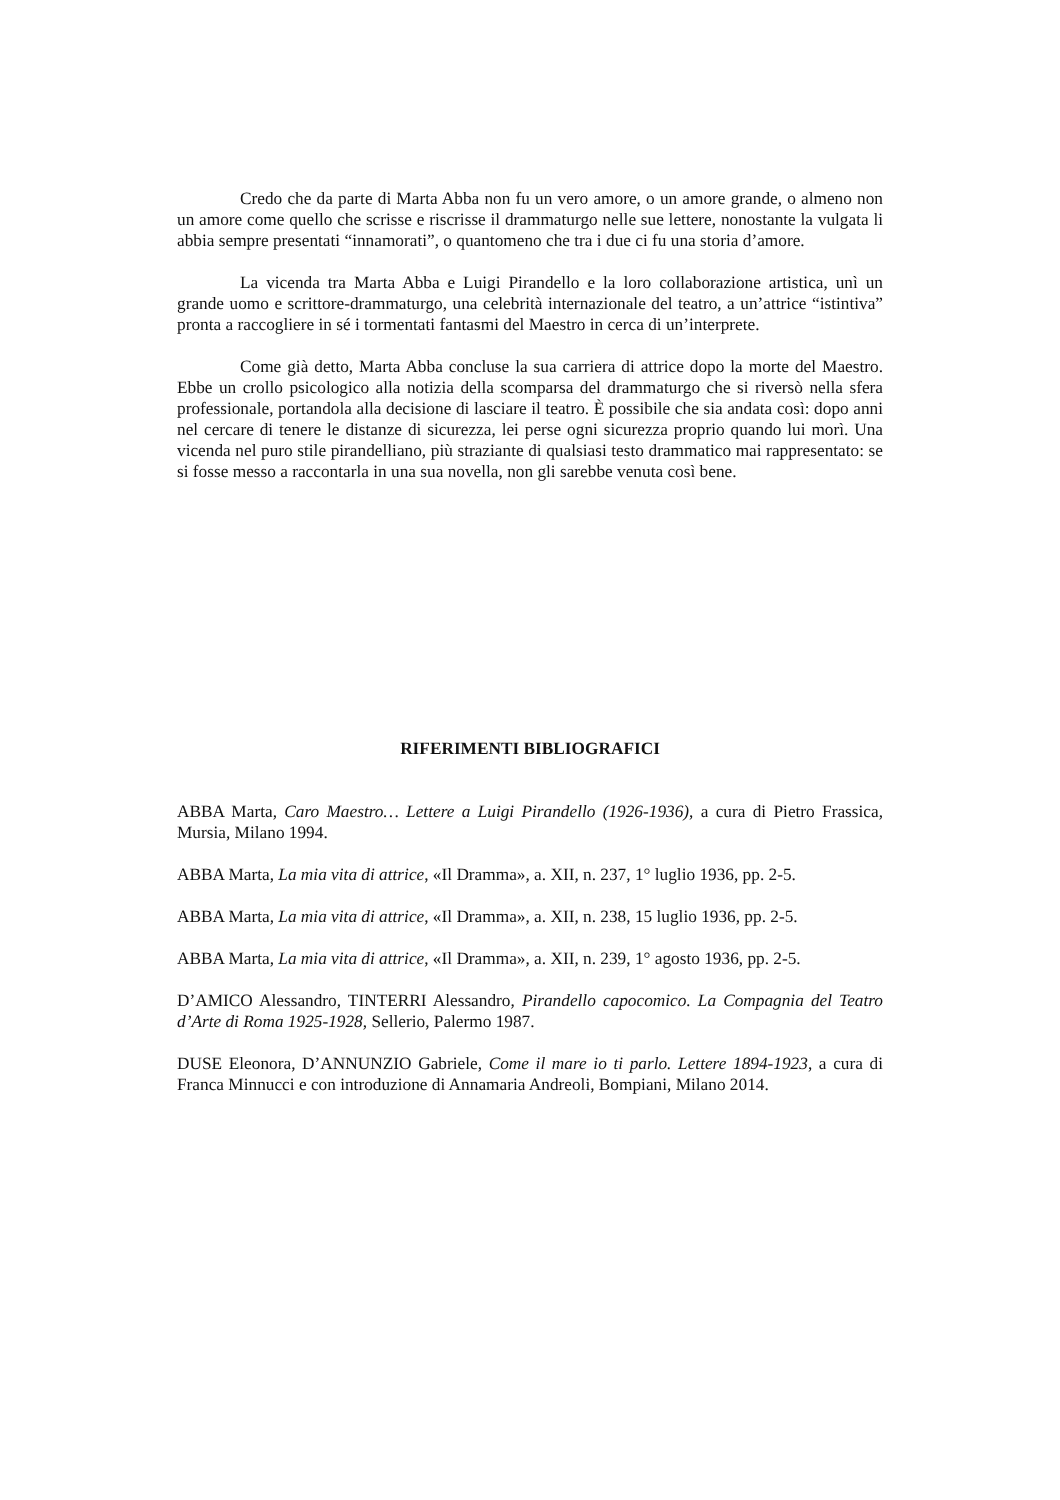Credo che da parte di Marta Abba non fu un vero amore, o un amore grande, o almeno non un amore come quello che scrisse e riscrisse il drammaturgo nelle sue lettere, nonostante la vulgata li abbia sempre presentati “innamorati”, o quantomeno che tra i due ci fu una storia d’amore.
La vicenda tra Marta Abba e Luigi Pirandello e la loro collaborazione artistica, unì un grande uomo e scrittore-drammaturgo, una celebrità internazionale del teatro, a un’attrice “istintiva” pronta a raccogliere in sé i tormentati fantasmi del Maestro in cerca di un’interprete.
Come già detto, Marta Abba concluse la sua carriera di attrice dopo la morte del Maestro. Ebbe un crollo psicologico alla notizia della scomparsa del drammaturgo che si riversò nella sfera professionale, portandola alla decisione di lasciare il teatro. È possibile che sia andata così: dopo anni nel cercare di tenere le distanze di sicurezza, lei perse ogni sicurezza proprio quando lui morì. Una vicenda nel puro stile pirandelliano, più straziante di qualsiasi testo drammatico mai rappresentato: se si fosse messo a raccontarla in una sua novella, non gli sarebbe venuta così bene.
RIFERIMENTI BIBLIOGRAFICI
ABBA Marta, Caro Maestro… Lettere a Luigi Pirandello (1926-1936), a cura di Pietro Frassica, Mursia, Milano 1994.
ABBA Marta, La mia vita di attrice, «Il Dramma», a. XII, n. 237, 1° luglio 1936, pp. 2-5.
ABBA Marta, La mia vita di attrice, «Il Dramma», a. XII, n. 238, 15 luglio 1936, pp. 2-5.
ABBA Marta, La mia vita di attrice, «Il Dramma», a. XII, n. 239, 1° agosto 1936, pp. 2-5.
D’AMICO Alessandro, TINTERRI Alessandro, Pirandello capocomico. La Compagnia del Teatro d’Arte di Roma 1925-1928, Sellerio, Palermo 1987.
DUSE Eleonora, D’ANNUNZIO Gabriele, Come il mare io ti parlo. Lettere 1894-1923, a cura di Franca Minnucci e con introduzione di Annamaria Andreoli, Bompiani, Milano 2014.